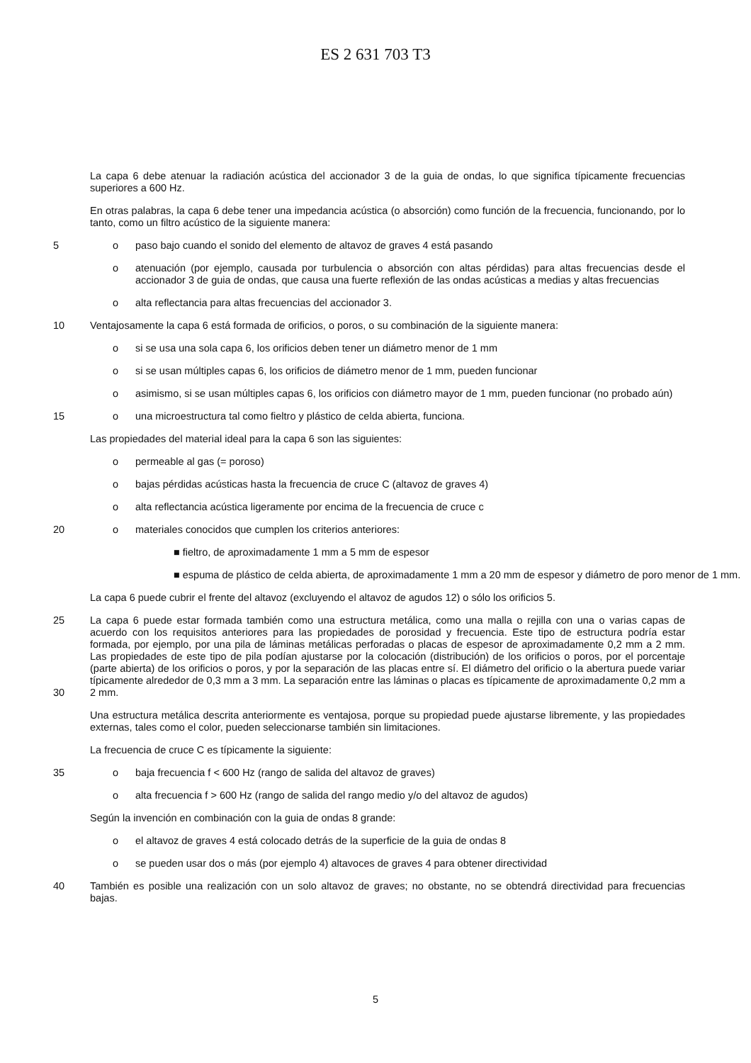ES 2 631 703 T3
La capa 6 debe atenuar la radiación acústica del accionador 3 de la guia de ondas, lo que significa típicamente frecuencias superiores a 600 Hz.
En otras palabras, la capa 6 debe tener una impedancia acústica (o absorción) como función de la frecuencia, funcionando, por lo tanto, como un filtro acústico de la siguiente manera:
5 o paso bajo cuando el sonido del elemento de altavoz de graves 4 está pasando
o atenuación (por ejemplo, causada por turbulencia o absorción con altas pérdidas) para altas frecuencias desde el accionador 3 de guia de ondas, que causa una fuerte reflexión de las ondas acústicas a medias y altas frecuencias
o alta reflectancia para altas frecuencias del accionador 3.
10 Ventajosamente la capa 6 está formada de orificios, o poros, o su combinación de la siguiente manera:
o si se usa una sola capa 6, los orificios deben tener un diámetro menor de 1 mm
o si se usan múltiples capas 6, los orificios de diámetro menor de 1 mm, pueden funcionar
o asimismo, si se usan múltiples capas 6, los orificios con diámetro mayor de 1 mm, pueden funcionar (no probado aún)
15 o una microestructura tal como fieltro y plástico de celda abierta, funciona.
Las propiedades del material ideal para la capa 6 son las siguientes:
o permeable al gas (= poroso)
o bajas pérdidas acústicas hasta la frecuencia de cruce C (altavoz de graves 4)
o alta reflectancia acústica ligeramente por encima de la frecuencia de cruce c
20 o materiales conocidos que cumplen los criterios anteriores:
■ fieltro, de aproximadamente 1 mm a 5 mm de espesor
■ espuma de plástico de celda abierta, de aproximadamente 1 mm a 20 mm de espesor y diámetro de poro menor de 1 mm.
La capa 6 puede cubrir el frente del altavoz (excluyendo el altavoz de agudos 12) o sólo los orificios 5.
25
30
La capa 6 puede estar formada también como una estructura metálica, como una malla o rejilla con una o varias capas de acuerdo con los requisitos anteriores para las propiedades de porosidad y frecuencia. Este tipo de estructura podría estar formada, por ejemplo, por una pila de láminas metálicas perforadas o placas de espesor de aproximadamente 0,2 mm a 2 mm. Las propiedades de este tipo de pila podían ajustarse por la colocación (distribución) de los orificios o poros, por el porcentaje (parte abierta) de los orificios o poros, y por la separación de las placas entre sí. El diámetro del orificio o la abertura puede variar típicamente alrededor de 0,3 mm a 3 mm. La separación entre las láminas o placas es típicamente de aproximadamente 0,2 mm a 2 mm.
Una estructura metálica descrita anteriormente es ventajosa, porque su propiedad puede ajustarse libremente, y las propiedades externas, tales como el color, pueden seleccionarse también sin limitaciones.
La frecuencia de cruce C es típicamente la siguiente:
35 o baja frecuencia f < 600 Hz (rango de salida del altavoz de graves)
o alta frecuencia f > 600 Hz (rango de salida del rango medio y/o del altavoz de agudos)
Según la invención en combinación con la guia de ondas 8 grande:
o el altavoz de graves 4 está colocado detrás de la superficie de la guia de ondas 8
o se pueden usar dos o más (por ejemplo 4) altavoces de graves 4 para obtener directividad
40 También es posible una realización con un solo altavoz de graves; no obstante, no se obtendrá directividad para frecuencias bajas.
5